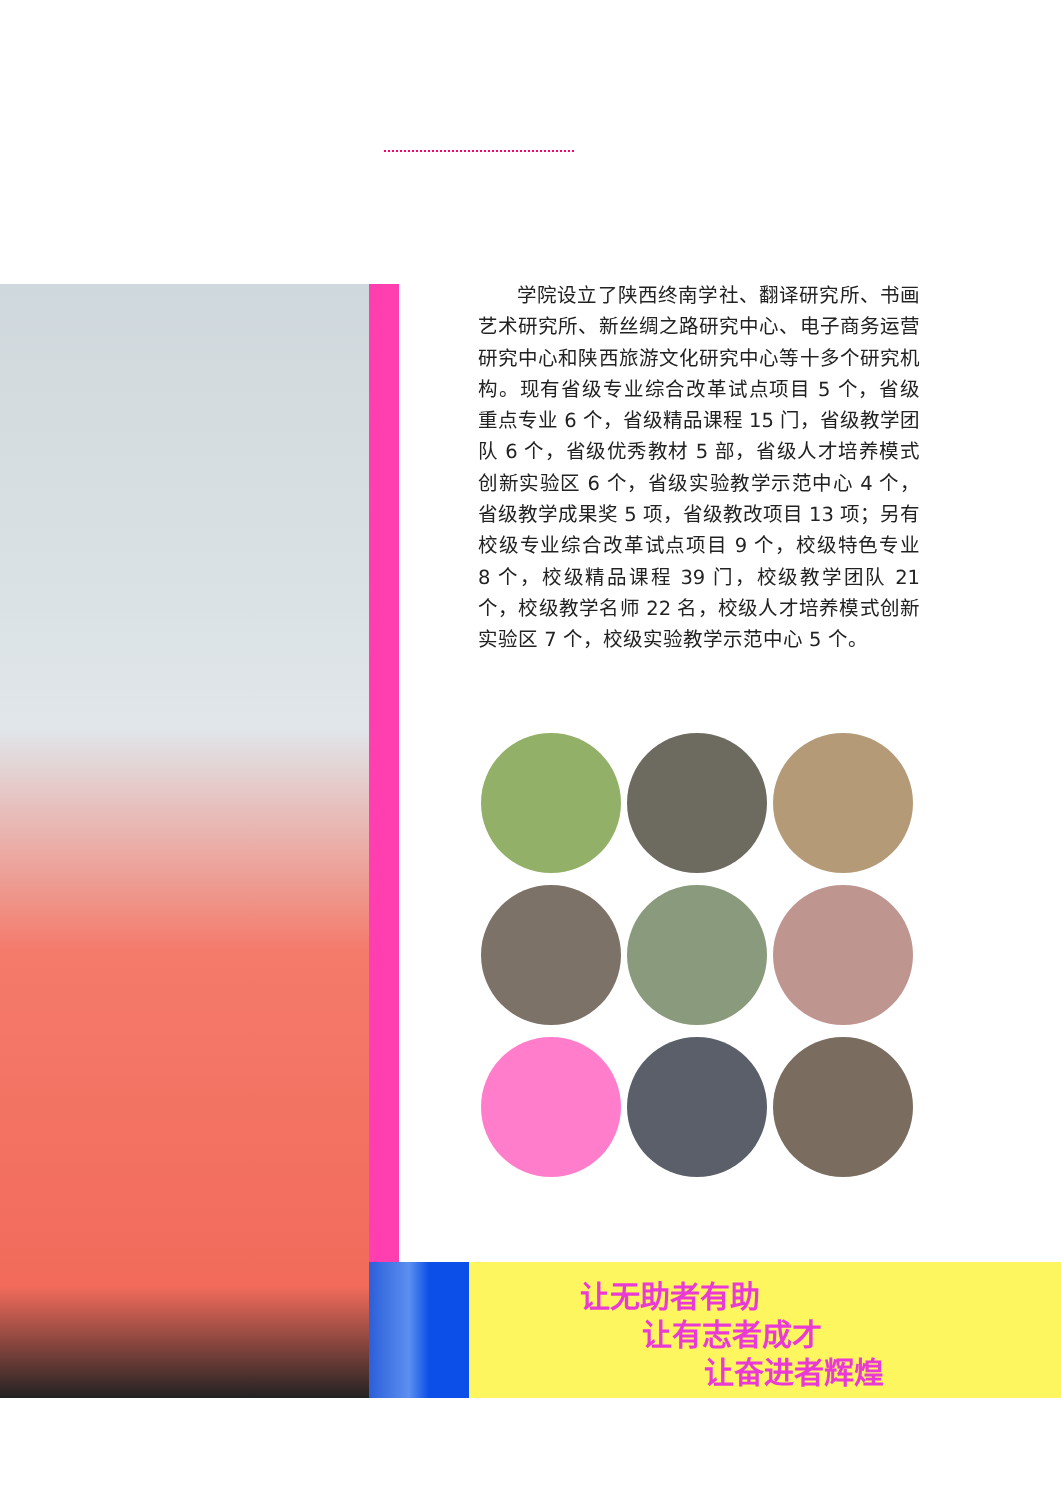学院设立了陕西终南学社、翻译研究所、书画艺术研究所、新丝绸之路研究中心、电子商务运营研究中心和陕西旅游文化研究中心等十多个研究机构。现有省级专业综合改革试点项目 5 个，省级重点专业 6 个，省级精品课程 15 门，省级教学团队 6 个，省级优秀教材 5 部，省级人才培养模式创新实验区 6 个，省级实验教学示范中心 4 个，省级教学成果奖 5 项，省级教改项目 13 项；另有校级专业综合改革试点项目 9 个，校级特色专业 8 个，校级精品课程 39 门，校级教学团队 21 个，校级教学名师 22 名，校级人才培养模式创新实验区 7 个，校级实验教学示范中心 5 个。
让无助者有助
让有志者成才
让奋进者辉煌